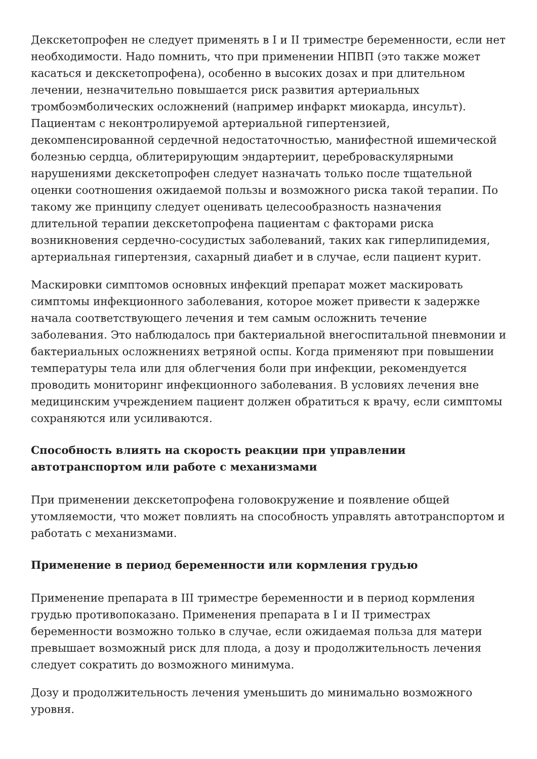Декскетопрофен не следует применять в I и II триместре беременности, если нет необходимости. Надо помнить, что при применении НПВП (это также может касаться и декскетопрофена), особенно в высоких дозах и при длительном лечении, незначительно повышается риск развития артериальных тромбоэмболических осложнений (например инфаркт миокарда, инсульт). Пациентам с неконтролируемой артериальной гипертензией, декомпенсированной сердечной недостаточностью, манифестной ишемической болезнью сердца, облитерирующим эндартериит, цереброваскулярными нарушениями декскетопрофен следует назначать только после тщательной оценки соотношения ожидаемой пользы и возможного риска такой терапии. По такому же принципу следует оценивать целесообразность назначения длительной терапии декскетопрофена пациентам с факторами риска возникновения сердечно-сосудистых заболеваний, таких как гиперлипидемия, артериальная гипертензия, сахарный диабет и в случае, если пациент курит.
Маскировки симптомов основных инфекций препарат может маскировать симптомы инфекционного заболевания, которое может привести к задержке начала соответствующего лечения и тем самым осложнить течение заболевания. Это наблюдалось при бактериальной внегоспитальной пневмонии и бактериальных осложнениях ветряной оспы. Когда применяют при повышении температуры тела или для облегчения боли при инфекции, рекомендуется проводить мониторинг инфекционного заболевания. В условиях лечения вне медицинским учреждением пациент должен обратиться к врачу, если симптомы сохраняются или усиливаются.
Способность влиять на скорость реакции при управлении автотранспортом или работе с механизмами
При применении декскетопрофена головокружение и появление общей утомляемости, что может повлиять на способность управлять автотранспортом и работать с механизмами.
Применение в период беременности или кормления грудью
Применение препарата в III триместре беременности и в период кормления грудью противопоказано. Применения препарата в I и II триместрах беременности возможно только в случае, если ожидаемая польза для матери превышает возможный риск для плода, а дозу и продолжительность лечения следует сократить до возможного минимума.
Дозу и продолжительность лечения уменьшить до минимально возможного уровня.